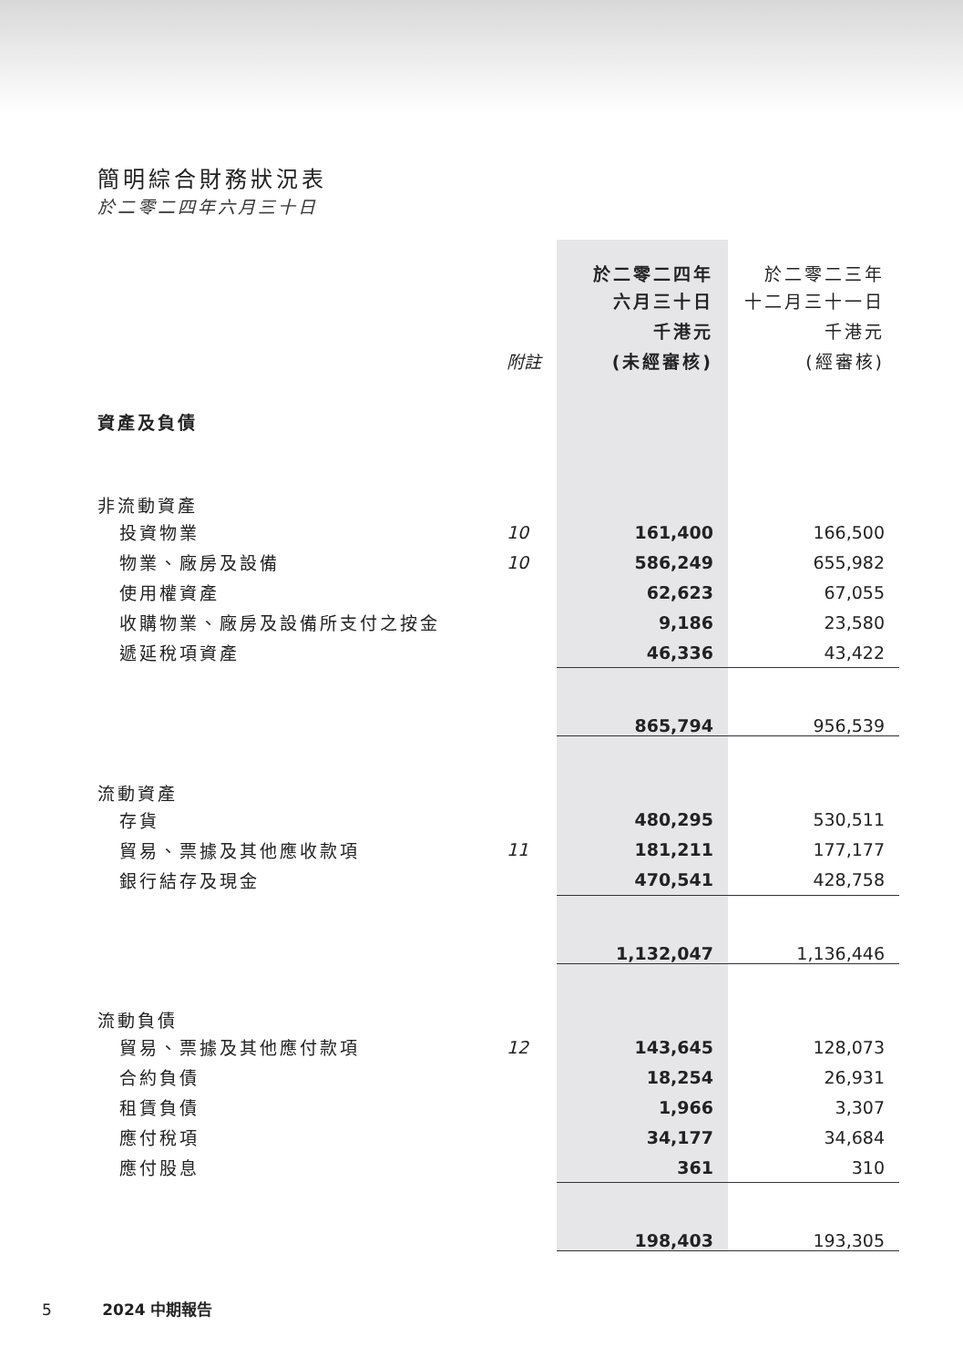簡明綜合財務狀況表
於二零二四年六月三十日
| | | 於二零二四年 | 於二零二三年 |
| | | 六月三十日 | 十二月三十一日 |
| | | 千港元 | 千港元 |
| | 附註 | (未經審核) | (經審核) |
| 資產及負債 | | | |
| 非流動資產 | | | |
| 投資物業 | 10 | 161,400 | 166,500 |
| 物業、廠房及設備 | 10 | 586,249 | 655,982 |
| 使用權資產 | | 62,623 | 67,055 |
| 收購物業、廠房及設備所支付之按金 | | 9,186 | 23,580 |
| 遞延稅項資產 | | 46,336 | 43,422 |
| | | 865,794 | 956,539 |
| 流動資產 | | | |
| 存貨 | | 480,295 | 530,511 |
| 貿易、票據及其他應收款項 | 11 | 181,211 | 177,177 |
| 銀行結存及現金 | | 470,541 | 428,758 |
| | | 1,132,047 | 1,136,446 |
| 流動負債 | | | |
| 貿易、票據及其他應付款項 | 12 | 143,645 | 128,073 |
| 合約負債 | | 18,254 | 26,931 |
| 租賃負債 | | 1,966 | 3,307 |
| 應付稅項 | | 34,177 | 34,684 |
| 應付股息 | | 361 | 310 |
| | | 198,403 | 193,305 |
5 2024 中期報告